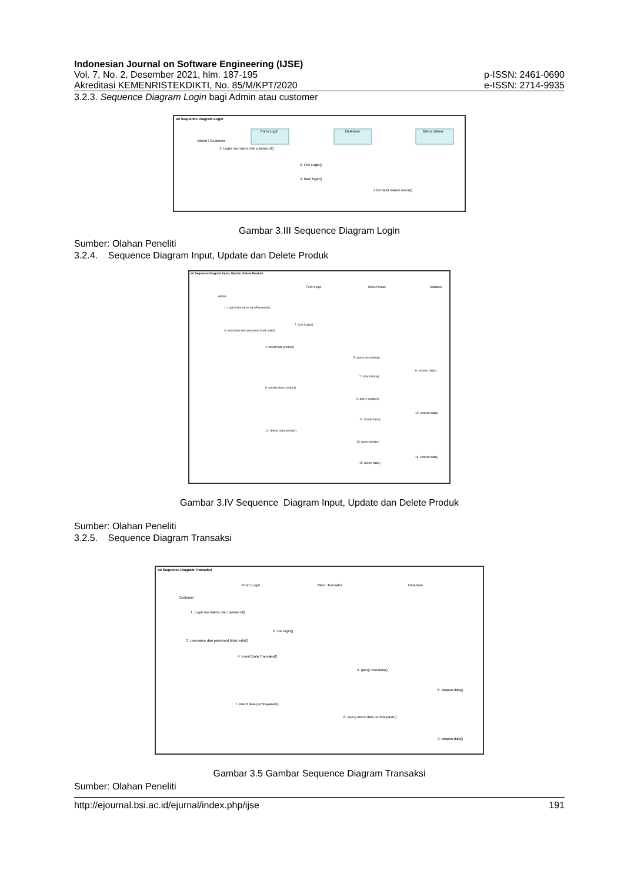Indonesian Journal on Software Engineering (IJSE)
Vol. 7, No. 2, Desember 2021, hlm. 187-195 p-ISSN: 2461-0690
Akreditasi KEMENRISTEKDIKTI, No. 85/M/KPT/2020 e-ISSN: 2714-9935
3.2.3. Sequence Diagram Login bagi Admin atau customer
sd Sequence Diagram Login
Admin / Customer
Form Login
Database
Menu Utama
1. Login username dan password()
2. Cek Login()
3. hasil login()
4 berhasil masuk menu()
Gambar 3.III Sequence Diagram Login
Sumber: Olahan Peneliti
3.2.4. Sequence Diagram Input, Update dan Delete Produk
sd Sequence Diagram Input, Update, Delete Product
Admin
Form Login
Menu Produk
Database
1. Login Username dan Password()
2. Cek Login()
3. username dan password tidak valid()
4. insert data produk()
5. query insertdata()
6. simpan data()
7. tampil data()
8. update data produk()
9. query update()
10. simpan data()
11. tampil data()
12. delete data produk()
13. query delete()
14. simpan data()
15. tampil data()
Gambar 3.IV Sequence Diagram Input, Update dan Delete Produk
Sumber: Olahan Peneliti
3.2.5. Sequence Diagram Transaksi
sd Sequence Diagram Transaksi
Customer
From Login
Menu Transaksi
Database
1. Login username dan password()
2. cek login()
3. username dan password tidak valid()
4. Insert Data Transaksi()
5. query inserdata()
6. simpan data()
7. insert data pembayaran()
8. query insert data pembayaran()
9. simpan data()
Gambar 3.5 Gambar Sequence Diagram Transaksi
Sumber: Olahan Peneliti
http://ejournal.bsi.ac.id/ejurnal/index.php/ijse 191